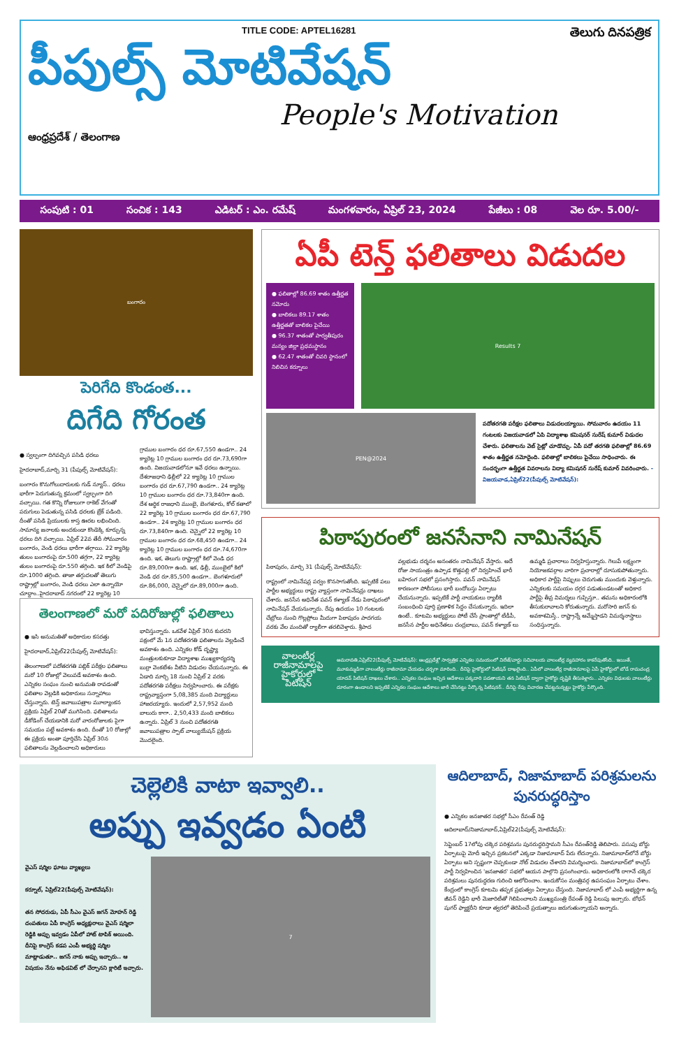TITLE CODE: APTEL16281 తెలుగు దినపత్రిక
పీపుల్స్ మోటివేషన్
People's Motivation
ఆంధ్రప్రదేశ్ / తెలంగాణ
సంపుటి : 01 సంచిక : 143 ఎడిటర్ : ఎం. రమేష్ మంగళవారం, ఏప్రిల్ 23, 2024 పేజీలు : 08 వెల రూ. 5.00/-
బంగారం
పెరిగేది కొండంత...
దిగేది గోరంత
● స్వల్పంగా దిగివచ్చిన పసిడి ధరలు
హైదరాబాద్,మార్చి 31 (పీపుల్స్ మోటివేషన్):
బంగారం కొనుగోలుదారులకు గుడ్ న్యూస్.. ధరలు భారీగా పెరుగుతున్న క్రమంలో స్వల్పంగా దిగి వచ్చాయి. గత కొన్ని రోజులుగా రాకెట్ వేగంతో పరుగులు పెడుతున్న పసిడి ధరలకు బ్రేక్ పడింది. దీంతో పసిడి ప్రియులకు కాస్త ఊరట లభించింది. సామాన్య జనాలకు అందకుండా కొండెక్కి కూర్చున్న ధరలు దిగి వచ్చాయి. ఏప్రిల్ 22వ తేదీ సోమవారం బంగారం, వెండి ధరలు భారీగా తగ్గాయి. 22 క్యారెట్ల తులం బంగారంపై రూ.500 తగ్గగా, 22 క్యారెట్ల తులం బంగారంపై రూ.550 తగ్గింది. ఇక కిలో వెండిపై రూ.1000 తగ్గింది. తాజా తగ్గుదలతో తెలుగు రాష్ట్రాల్లో బంగారం, వెండి ధరలు ఎలా ఉన్నాయో చూద్దాం..హైదరాబాద్ నగరంలో 22 క్యారెట్ల 10 గ్రాముల బంగారం ధర రూ.67,550 ఉండగా.. 24 క్యారెట్ల 10 గ్రాముల బంగారం ధర రూ.73,690గా ఉంది. విజయవాడలోనూ ఇవే ధరలు ఉన్నాయి. దేశరాజధాని ఢిల్లీలో 22 క్యారెట్ల 10 గ్రాముల బంగారం ధర రూ.67,790 ఉండగా.. 24 క్యారెట్ల 10 గ్రాముల బంగారం ధర రూ.73,840గా ఉంది. దేశ ఆర్థిక రాజధాని ముంబై, బెంగళూరు, కోల్ కతాలో 22 క్యారెట్ల 10 గ్రాముల బంగారం ధర రూ.67,790 ఉండగా.. 24 క్యారెట్ల 10 గ్రాముల బంగారం ధర రూ.73,840గా ఉంది. చెన్నైలో 22 క్యారెట్ల 10 గ్రాముల బంగారం ధర రూ.68,450 ఉండగా.. 24 క్యారెట్ల 10 గ్రాముల బంగారం ధర రూ.74,670గా ఉంది. ఇక, తెలుగు రాష్ట్రాల్లో కిలో వెండి ధర రూ.89,000గా ఉంది. ఇక, ఢిల్లీ, ముంబైలో కిలో వెండి ధర రూ.85,500 ఉండగా.. బెంగళూరులో రూ.86,000, చెన్నైలో రూ.89,000గా ఉంది.
తెలంగాణలో మరో పదిరోజుల్లో ఫలితాలు
● ఇసి అనుమతితో అధికారుల కసరత్తు
హైదరాబాద్,ఏప్రిల్22(పీపుల్స్ మోటివేషన్):
తెలంగాణలో పదోతరగతి పబ్లిక్ పరీక్షల ఫలితాలు మరో 10 రోజుల్లో వెలువడే అవకాశం ఉంది. ఎన్నికల సంఘం నుంచి అనుమతి రావడంతో ఫలితాల వెల్లడికి అధికారులు సన్నాహాలు చేస్తున్నారు. టెన్త్ జవాబుపత్రాల మూల్యాంకన ప్రక్రియ ఏప్రిల్ 20తో ముగిసింది. ఫలితాలను డీకోడింగ్ చేయడానికి మరో వారంరోజులకు పైగా సమయం పట్టే అవకాశం ఉంది. దీంతో 10 రోజుల్లో ఈ ప్రక్రియ అంతా పూర్తిచేసి ఏప్రిల్ 30న ఫలితాలను వెల్లడించాలని అధికారులు భావిస్తున్నారు. ఒకవేళ ఏప్రిల్ 30న కుదరని పక్షంలో మే 1న పదోతరగతి ఫలితాలను వెల్లడించే అవకాశం ఉంది. ఎన్నికల కోడ్ దృష్ట్యా మంత్రులకుకూడా విద్యాశాఖ ముఖ్యకార్యదర్శి బుర్రా వెంకటేశం వీటిని విడుదల చేయనున్నారు. ఈ ఏడాది మార్చి 18 నుంచి ఏప్రిల్ 2 వరకు పదోతరగతి పరీక్షలు నిర్వహించారు. ఈ పరీక్షకు రాష్ట్రవ్యాప్తంగా 5,08,385 మంది విద్యార్థులు హాజరయ్యారు. ఇందులో 2,57,952 మంది బాలురు కాగా.. 2,50,433 మంది బాలికలు ఉన్నారు. ఏప్రిల్ 3 నుంచి పదోతరగతి జవాబుపత్రాల స్పాట్ వాల్యుయేషన్ ప్రక్రియ మొదలైంది.
ఏపీ టెన్త్ ఫలితాలు విడుదల
● ఫలితాల్లో 86.69 శాతం ఉత్తీర్ణత నమోదు
● బాలికలు 89.17 శాతం ఉత్తీర్ణతతో బాలికల పైచేయి
● 96.37 శాతంతో పార్వతీపురం మన్యం జిల్లా ప్రథమస్థానం
● 62.47 శాతంతో చివరి స్థానంలో నిలిచిన కర్నూలు
Results 7
PEN@2024
పదోతరగతి పరీక్షల ఫలితాలు విడుదలయ్యాయి. సోమవారం ఉదయం 11 గంటలకు విజయవాడలో ఏపి విద్యాశాఖ కమిషనర్ సురేష్ కుమార్ విడుదల చేశారు. ఫలితాలను వెబ్ సైట్లో చూడొచ్చు. ఏపీ పదో తరగతి ఫలితాల్లో 86.69 శాతం ఉత్తీర్ణత నమోదైంది. ఫలితాల్లో బాలికలు పైచేయి సాధించారు. ఈ సందర్భంగా ఉత్తీర్ణత వివరాలను విద్యా కమిషనర్ సురేష్ కుమార్ వివరించారు. - విజయవాడ,ఏప్రిల్22(పీపుల్స్ మోటివేషన్):
పిఠాపురంలో జనసేనాని నామినేషన్
పిఠాపురం, మార్చి 31 (పీపుల్స్ మోటివేషన్):
రాష్ట్రంలో నామినేషన్ల పర్వం కొనసాగుతోంది. ఇప్పటికే పలు పార్టీల అభ్యర్థులు రాష్ట్ర వ్యాప్తంగా నామినేషన్లు దాఖలు చేశారు. జనసేన అధినేత పవన్ కళ్యాణ్ నేడు పిఠాపురంలో నామినేషన్ వేయనున్నారు. రేపు ఉదయం 10 గంటలకు చేబ్రోలు నుంచి గొల్లప్రోలు మీదుగా పిఠాపురం పాదగయ వరకు వేల మందితో ర్యాలీగా తరలివెళ్తారు. శ్రీపాద వల్లభుడు దర్శనం అనంతరం నామినేషన్ వేస్తారు. అదే రోజు సాయంత్రం ఉప్పాడ కొత్తపల్లి లో నిర్వహించే భారీ బహిరంగ సభలో ప్రసంగిస్తారు. పవన్ నామినేషన్ కారణంగా పోలీసులు భారీ బందోబస్తు ఏర్పాటు చేయనున్నారు. ఇప్పటికే పార్టీ నాయకులు ర్యాలీకి సంబంధించి పూర్తి ప్రణాళిక సిద్ధం చేసుకున్నారు. ఇదిలా ఉంటే.. కూటమి అభ్యర్థులు పోటీ చేసే ప్రాంతాల్లో టీడీపీ, జనసేన పార్టీల అధినేతలు చంద్రబాబు, పవన్ కళ్యాణ్ లు ఉమ్మడి ప్రచారాలు నిర్వహిస్తున్నారు. గెలుపే లక్ష్యంగా నియోజకవర్గాల వారిగా ప్రచారాల్లో దూసుకుపోతున్నారు. అధికార పార్టీపై నిప్పులు చెరుగుతు ముందుకు వెళ్తున్నారు. ఎన్నికలకు సమయం దగ్గర పడుతుండటంతో అధికార పార్టీపై తీవ్ర విమర్శలు గుప్పిస్తూ.. తమను అధికారంలోకి తీసుకురావాలని కోరుతున్నారు. మరోసారి జగన్ కు అవకాశమిస్తే.. రాష్ట్రాన్నే అమ్మేస్తాడని విమర్శనాస్త్రాలు సంధిస్తున్నారు.
వాలంటీర్ల రాజీనామాలపై హైకోర్టులో పిటిషన్
అమరావతి,ఏప్రిల్22(పీపుల్స్ మోటివేషన్): ఆంధ్రప్రదేశ్లో సార్వత్రిక ఎన్నికల సమయంలో విలేజ్/వార్డు సచివాలయ వాలంటీర్ల వ్యవహారం కాకరేపుతోంది.. ఇయితే, మూకుమ్మడిగా వాలంటీర్లు రాజీనామా చేయడం చర్చగా మారింది.. దీనిపై హైకోర్టులో పిటిషన్ దాఖలైంది.. ఏపీలో వాలంటీర్ల రాజీనామాలపై ఏపీ హైకోర్టులో బోడే రామచంద్ర యాదవ్ పిటిషన్ దాఖలు చేశారు.. ఎన్నికల సంఘం ఇచ్చిన ఆదేశాలు పక్కదారి పడతాయని తన పిటిషన్ ద్వారా హైకోర్టు దృష్టికి తీసుకెళ్లారు.. ఎన్నికల విధులకు వాలంటీర్లు దూరంగా ఉండాలని ఇప్పటికే ఎన్నికల సంఘం ఆదేశాలు జారీ చేసినట్టు పేర్కొన్న పిటిషనర్.. దీనిపై రేపు విచారణ చేపట్టనున్నట్టు హైకోర్టు పేర్కొంది.
చెల్లెలికి వాటా ఇవ్వాలి..
అప్పు ఇవ్వడం ఏంటి
వైఎస్ షర్మిల ఘాటు వ్యాఖ్యలు
కర్నూల్, ఏప్రిల్22(పీపుల్స్ మోటివేషన్):
తన సోదరుడు, ఏపీ సీఎం వైఎస్ జగన్ మోహన్ రెడ్డి దంపతులు ఏపీ కాంగ్రెస్ అధ్యక్షురాలు వైఎస్ షర్మిలా రెడ్డికి అప్పు ఇవ్వడం ఏపీలో హాట్ టాపిక్ అయింది. దీనిపై కాంగ్రెస్ కడప ఎంపీ అభ్యర్థి షర్మిల మాట్లాడుతూ.. జగన్ నాకు అప్పు ఇచ్చారు.. ఆ విషయం నేను అఫిడవిట్ లో చేర్చానని క్లారిటీ ఇచ్చారు.
7
ఆదిలాబాద్, నిజామాబాద్ పరిశ్రమలను పునరుద్ధరిస్తాం
● ఎన్నికల జనజాతర సభల్లో సీఎం రేవంత్ రెడ్డి
ఆదిలాబాద్/నిజామాబాద్,ఏప్రిల్22(పీపుల్స్ మోటివేషన్):
సెప్టెంబర్ 17లోపు చక్కెర పరిశ్రమను పునరుద్ధరిస్తామని సీఎం రేవంత్‌రెడ్డి తెలిపారు. పసుపు బోర్డు ఏర్పాటుపై మోదీ ఇచ్చిన ప్రకటనలో ఎక్కడా నిజామాబాద్ పేరు లేదన్నారు. నిజామాబాద్‌లోనే బోర్డు ఏర్పాటు అని స్పష్టంగా చెప్పకుండా నోట్ విడుదల చేశారని విమర్శించారు. నిజామాబాద్‌లో కాంగ్రెస్ పార్టీ నిర్వహించిన 'జనజాతర' సభలో ఆయన పాల్గొని ప్రసంగించారు. అధికారంలోకి రాగానే చక్కెర పరిశ్రమలు పునరుద్ధరణ గురించి ఆలోచించాం. ఇందుకోసం మంత్రివర్గ ఉపసంఘం ఏర్పాటు చేశాం. కేంద్రంలో కాంగ్రెస్ కూటమి తప్పక ప్రభుత్వం ఏర్పాటు చేస్తుంది. నిజామాబాద్ లో ఎంపీ అభ్యర్థిగా ఉన్న జీవన్ రెడ్డిని భారీ మెజారిటీతో గెలిపించాలని ముఖ్యమంత్రి రేవంత్ రెడ్డి పిలుపు ఇచ్చారు. బోధన్ షుగర్ ఫ్యాక్టరీని కూడా త్వరలో తెరిపించే ప్రయత్నాలు జరుగుతున్నాయని అన్నారు.